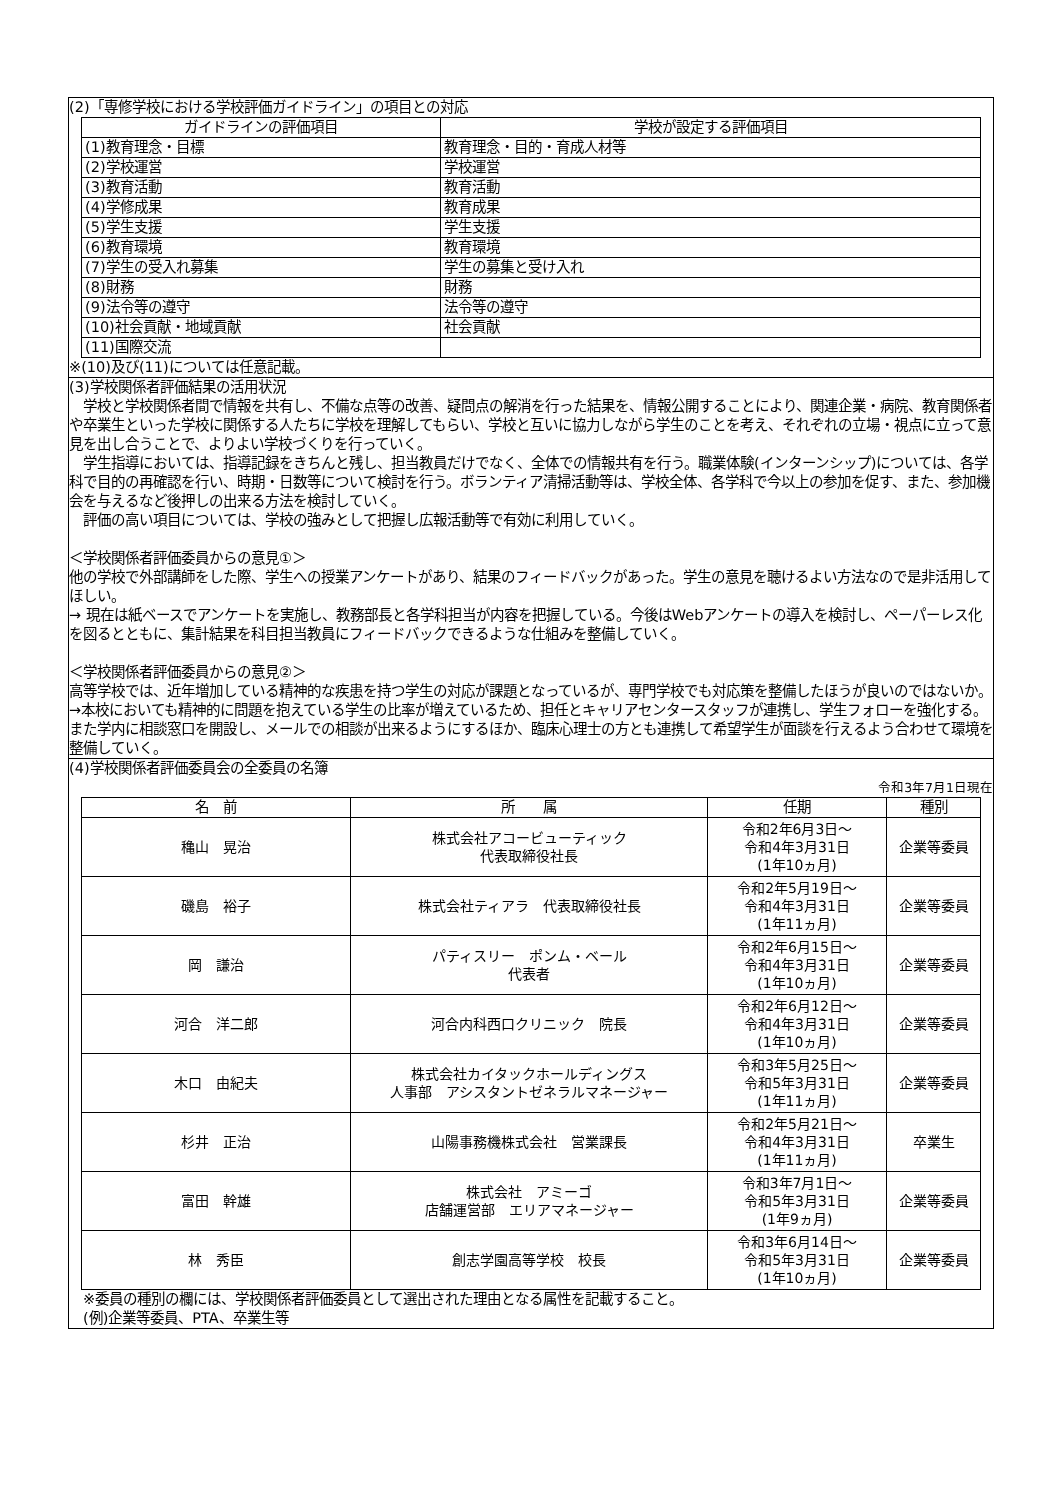(2)「専修学校における学校評価ガイドライン」の項目との対応
| ガイドラインの評価項目 | 学校が設定する評価項目 |
| --- | --- |
| (1)教育理念・目標 | 教育理念・目的・育成人材等 |
| (2)学校運営 | 学校運営 |
| (3)教育活動 | 教育活動 |
| (4)学修成果 | 教育成果 |
| (5)学生支援 | 学生支援 |
| (6)教育環境 | 教育環境 |
| (7)学生の受入れ募集 | 学生の募集と受け入れ |
| (8)財務 | 財務 |
| (9)法令等の遵守 | 法令等の遵守 |
| (10)社会貢献・地域貢献 | 社会貢献 |
| (11)国際交流 | |
※(10)及び(11)については任意記載。
(3)学校関係者評価結果の活用状況
　学校と学校関係者間で情報を共有し、不備な点等の改善、疑問点の解消を行った結果を、情報公開することにより、関連企業・病院、教育関係者や卒業生といった学校に関係する人たちに学校を理解してもらい、学校と互いに協力しながら学生のことを考え、それぞれの立場・視点に立って意見を出し合うことで、よりよい学校づくりを行っていく。
　学生指導においては、指導記録をきちんと残し、担当教員だけでなく、全体での情報共有を行う。職業体験(インターンシップ)については、各学科で目的の再確認を行い、時期・日数等について検討を行う。ボランティア清掃活動等は、学校全体、各学科で今以上の参加を促す、また、参加機会を与えるなど後押しの出来る方法を検討していく。
　評価の高い項目については、学校の強みとして把握し広報活動等で有効に利用していく。
＜学校関係者評価委員からの意見①＞
他の学校で外部講師をした際、学生への授業アンケートがあり、結果のフィードバックがあった。学生の意見を聴けるよい方法なので是非活用してほしい。
→ 現在は紙ベースでアンケートを実施し、教務部長と各学科担当が内容を把握している。今後はWebアンケートの導入を検討し、ペーパーレス化を図るとともに、集計結果を科目担当教員にフィードバックできるような仕組みを整備していく。
＜学校関係者評価委員からの意見②＞
高等学校では、近年増加している精神的な疾患を持つ学生の対応が課題となっているが、専門学校でも対応策を整備したほうが良いのではないか。
→本校においても精神的に問題を抱えている学生の比率が増えているため、担任とキャリアセンタースタッフが連携し、学生フォローを強化する。また学内に相談窓口を開設し、メールでの相談が出来るようにするほか、臨床心理士の方とも連携して希望学生が面談を行えるよう合わせて環境を整備していく。
(4)学校関係者評価委員会の全委員の名簿
令和3年7月1日現在
| 名 前 | 所 属 | 任期 | 種別 |
| --- | --- | --- | --- |
| 穐山 晃治 | 株式会社アコービューティック 代表取締役社長 | 令和2年6月3日～ 令和4年3月31日 (1年10ヵ月) | 企業等委員 |
| 磯島 裕子 | 株式会社ティアラ 代表取締役社長 | 令和2年5月19日～ 令和4年3月31日 (1年11ヵ月) | 企業等委員 |
| 岡 謙治 | パティスリー ポンム・ベール 代表者 | 令和2年6月15日～ 令和4年3月31日 (1年10ヵ月) | 企業等委員 |
| 河合 洋二郎 | 河合内科西口クリニック 院長 | 令和2年6月12日～ 令和4年3月31日 (1年10ヵ月) | 企業等委員 |
| 木口 由紀夫 | 株式会社カイタックホールディングス 人事部 アシスタントゼネラルマネージャー | 令和3年5月25日～ 令和5年3月31日 (1年11ヵ月) | 企業等委員 |
| 杉井 正治 | 山陽事務機株式会社 営業課長 | 令和2年5月21日～ 令和4年3月31日 (1年11ヵ月) | 卒業生 |
| 富田 幹雄 | 株式会社 アミーゴ 店舗運営部 エリアマネージャー | 令和3年7月1日～ 令和5年3月31日 (1年9ヵ月) | 企業等委員 |
| 林 秀臣 | 創志学園高等学校 校長 | 令和3年6月14日～ 令和5年3月31日 (1年10ヵ月) | 企業等委員 |
　※委員の種別の欄には、学校関係者評価委員として選出された理由となる属性を記載すること。
　(例)企業等委員、PTA、卒業生等